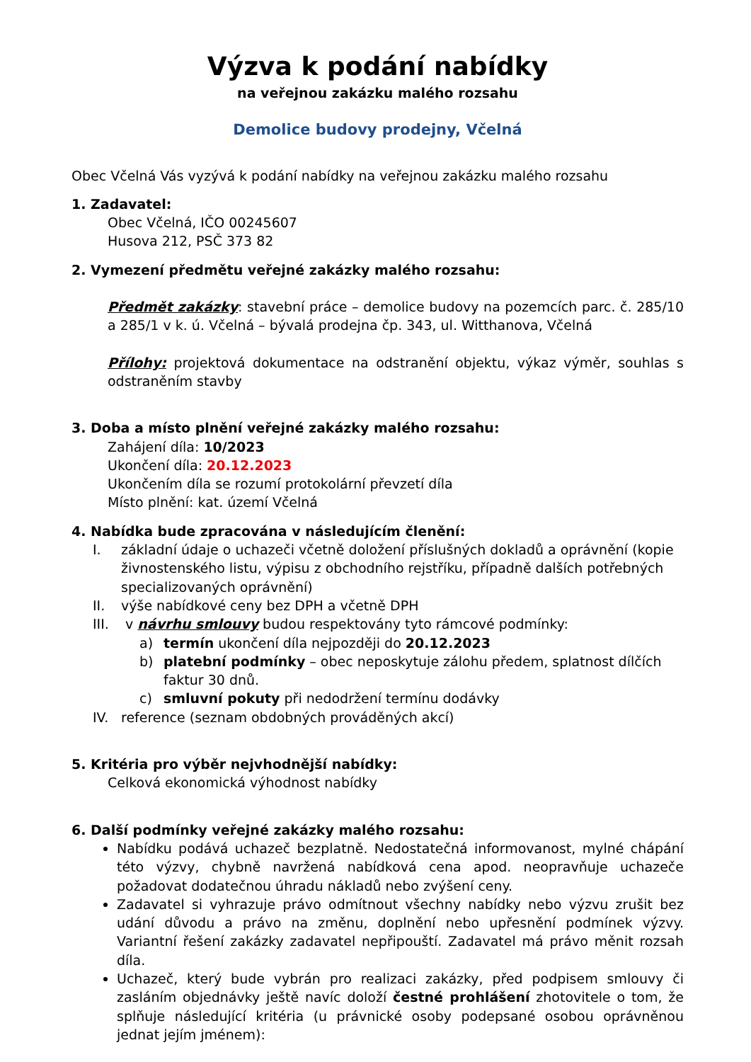Výzva k podání nabídky
na veřejnou zakázku malého rozsahu
Demolice budovy prodejny, Včelná
Obec Včelná Vás vyzývá k podání nabídky na veřejnou zakázku malého rozsahu
1. Zadavatel:
Obec Včelná, IČO 00245607
Husova 212, PSČ 373 82
2. Vymezení předmětu veřejné zakázky malého rozsahu:
Předmět zakázky: stavební práce – demolice budovy na pozemcích parc. č. 285/10 a 285/1 v k. ú. Včelná – bývalá prodejna čp. 343, ul. Witthanova, Včelná
Přílohy: projektová dokumentace na odstranění objektu, výkaz výměr, souhlas s odstraněním stavby
3. Doba a místo plnění veřejné zakázky malého rozsahu:
Zahájení díla: 10/2023
Ukončení díla: 20.12.2023
Ukončením díla se rozumí protokolární převzetí díla
Místo plnění: kat. území Včelná
4. Nabídka bude zpracována v následujícím členění:
I. základní údaje o uchazeči včetně doložení příslušných dokladů a oprávnění (kopie živnostenského listu, výpisu z obchodního rejstříku, případně dalších potřebných specializovaných oprávnění)
II. výše nabídkové ceny bez DPH a včetně DPH
III. v návrhu smlouvy budou respektovány tyto rámcové podmínky:
a) termín ukončení díla nejpozději do 20.12.2023
b) platební podmínky – obec neposkytuje zálohu předem, splatnost dílčích faktur 30 dnů.
c) smluvní pokuty při nedodržení termínu dodávky
IV. reference (seznam obdobných prováděných akcí)
5. Kritéria pro výběr nejvhodnější nabídky:
Celková ekonomická výhodnost nabídky
6. Další podmínky veřejné zakázky malého rozsahu:
Nabídku podává uchazeč bezplatně. Nedostatečná informovanost, mylné chápání této výzvy, chybně navržená nabídková cena apod. neopravňuje uchazeče požadovat dodatečnou úhradu nákladů nebo zvýšení ceny.
Zadavatel si vyhrazuje právo odmítnout všechny nabídky nebo výzvu zrušit bez udání důvodu a právo na změnu, doplnění nebo upřesnění podmínek výzvy. Variantní řešení zakázky zadavatel nepřipouští. Zadavatel má právo měnit rozsah díla.
Uchazeč, který bude vybrán pro realizaci zakázky, před podpisem smlouvy či zasláním objednávky ještě navíc doloží čestné prohlášení zhotovitele o tom, že splňuje následující kritéria (u právnické osoby podepsané osobou oprávněnou jednat jejím jménem):